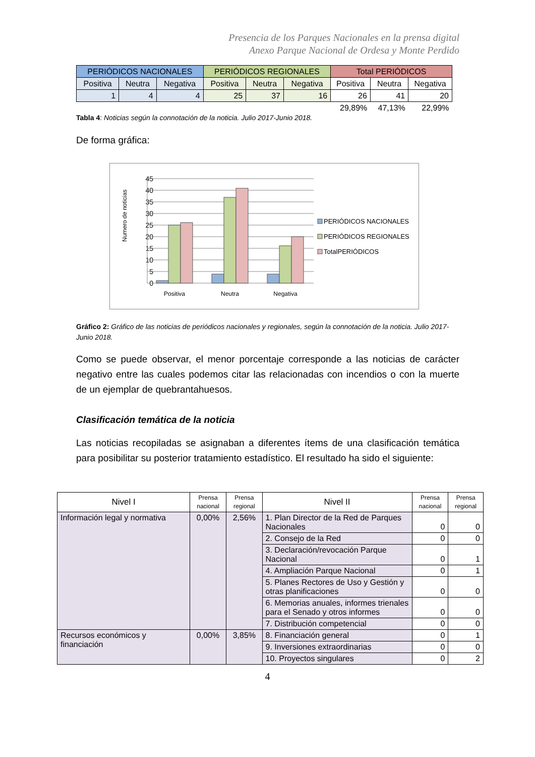Presencia de los Parques Nacionales en la prensa digital
Anexo Parque Nacional de Ordesa y Monte Perdido
| PERIÓDICOS NACIONALES | | | PERIÓDICOS REGIONALES | | | Total PERIÓDICOS | | |
| Positiva | Neutra | Negativa | Positiva | Neutra | Negativa | Positiva | Neutra | Negativa |
| 1 | 4 | 4 | 25 | 37 | 16 | 26 | 41 | 20 |
| | | | | | | 29,89% | 47,13% | 22,99% |
Tabla 4: Noticias según la connotación de la noticia. Julio 2017-Junio 2018.
De forma gráfica:
Numero de noticias
45
40
35
30
25
20
15
10
5
0
Positiva
Neutra
Negativa
PERIÓDICOS NACIONALES
PERIÓDICOS REGIONALES
TotalPERIÓDICOS
Gráfico 2: Gráfico de las noticias de periódicos nacionales y regionales, según la connotación de la noticia. Julio 2017-Junio 2018.
Como se puede observar, el menor porcentaje corresponde a las noticias de carácter negativo entre las cuales podemos citar las relacionadas con incendios o con la muerte de un ejemplar de quebrantahuesos.
Clasificación temática de la noticia
Las noticias recopiladas se asignaban a diferentes ítems de una clasificación temática para posibilitar su posterior tratamiento estadístico. El resultado ha sido el siguiente:
| Nivel I | Prensa nacional | Prensa regional | Nivel II | Prensa nacional | Prensa regional |
| --- | --- | --- | --- | --- | --- |
| Información legal y normativa | 0,00% | 2,56% | 1. Plan Director de la Red de Parques Nacionales | 0 | 0 |
| | | | 2. Consejo de la Red | 0 | 0 |
| | | | 3. Declaración/revocación Parque Nacional | 0 | 1 |
| | | | 4. Ampliación Parque Nacional | 0 | 1 |
| | | | 5. Planes Rectores de Uso y Gestión y otras planificaciones | 0 | 0 |
| | | | 6. Memorias anuales, informes trienales para el Senado y otros informes | 0 | 0 |
| | | | 7. Distribución competencial | 0 | 0 |
| Recursos económicos y financiación | 0,00% | 3,85% | 8. Financiación general | 0 | 1 |
| | | | 9. Inversiones extraordinarias | 0 | 0 |
| | | | 10. Proyectos singulares | 0 | 2 |
4